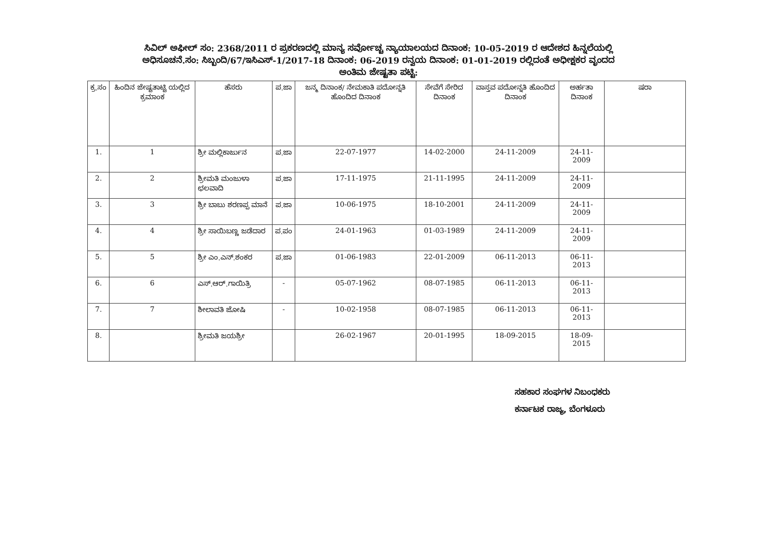ಸಿವಿಲ್ ಅಫೀಲ್ ಸಂ: 2368/2011 ರ ಪ್ರಕರಣದಲ್ಲಿ ಮಾನ್ಯ ಸರ್ವೋಚ್ಚ ನ್ಯಾಯಾಲಯದ ದಿನಾಂಕ: 10-05-2019 ರ ಆದೇಶದ ಹಿನ್ನಲೆಯಲ್ಲಿ
ಅಧಿಸೂಚನೆ.ಸಂ: ಸಿಬ್ಬಂದಿ/67/ಇಸಿಎಸ್-1/2017-18 ದಿನಾಂಕ: 06-2019 ರನ್ವಯ ದಿನಾಂಕ: 01-01-2019 ರಲ್ಲಿದಂತೆ ಅಧೀಕ್ಷಕರ ವೃಂದದ
ಅಂತಿಮ ಜೇಷ್ಟತಾ ಪಟ್ಟಿ:
| ಕ್ರ.ಸಂ | ಹಿಂದಿನ ಜೇಷ್ಟತಾಟ್ಟಿ ಯಲ್ಲಿದ ಕ್ರಮಾಂಕ | ಹೆಸರು | ಪ.ಜಾ | ಜನ್ಮ ದಿನಾಂಕ/ ನೇಮಕಾತಿ ಪದೋನ್ನತಿ ಹೊಂದಿದ ದಿನಾಂಕ | ಸೇವೆಗೆ ಸೇರಿದ ದಿನಾಂಕ | ವಾಸ್ತವ ಪದೋನ್ನತಿ ಹೊಂದಿದ ದಿನಾಂಕ | ಅರ್ಹತಾ ದಿನಾಂಕ | ಷರಾ |
| --- | --- | --- | --- | --- | --- | --- | --- | --- |
| 1. | 1 | ಶ್ರೀ ಮಲ್ಲಿಕಾರ್ಜುನ | ಪ.ಜಾ | 22-07-1977 | 14-02-2000 | 24-11-2009 | 24-11-2009 | |
| 2. | 2 | ಶ್ರೀಮತಿ ಮಂಜುಳಾ ಛಲವಾದಿ | ಪ.ಜಾ | 17-11-1975 | 21-11-1995 | 24-11-2009 | 24-11-2009 | |
| 3. | 3 | ಶ್ರೀ ಬಾಬು ಶರಣಪ್ಪ ಮಾನೆ | ಪ.ಜಾ | 10-06-1975 | 18-10-2001 | 24-11-2009 | 24-11-2009 | |
| 4. | 4 | ಶ್ರೀ ಸಾಯಿಬಣ್ಣ ಜಡೆದಾರ | ಪ.ಪಂ | 24-01-1963 | 01-03-1989 | 24-11-2009 | 24-11-2009 | |
| 5. | 5 | ಶ್ರೀ ಎಂ.ಎನ್.ಶಂಕರ | ಪ.ಜಾ | 01-06-1983 | 22-01-2009 | 06-11-2013 | 06-11-2013 | |
| 6. | 6 | ಎಸ್.ಆರ್.ಗಾಯಿತ್ರಿ | - | 05-07-1962 | 08-07-1985 | 06-11-2013 | 06-11-2013 | |
| 7. | 7 | ಶೀಲಾವತಿ ಜೋಷಿ | - | 10-02-1958 | 08-07-1985 | 06-11-2013 | 06-11-2013 | |
| 8. | | ಶ್ರೀಮತಿ ಜಯಶ್ರೀ | | 26-02-1967 | 20-01-1995 | 18-09-2015 | 18-09-2015 | |
ಸಹಕಾರ ಸಂಘಗಳ ನಿಬಂಧಕರು
ಕರ್ನಾಟಕ ರಾಜ್ಯ, ಬೆಂಗಳೂರು